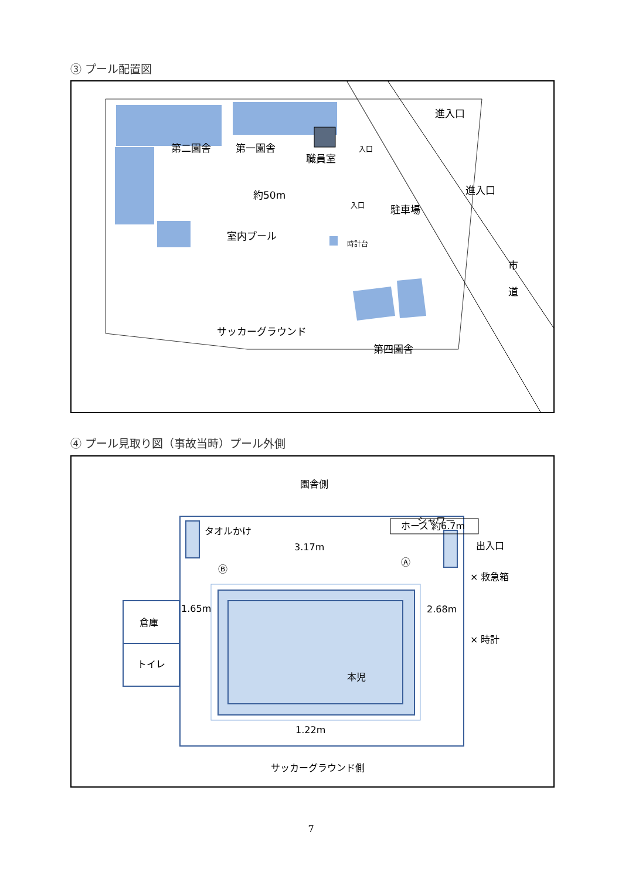③ プール配置図
第二園舎
第一園舎
職員室
約50m
室内プール
駐車場
サッカーグラウンド
第四園舎
進入口
進入口
市
道
入口
入口
時計台
④ プール見取り図（事故当時）プール外側
園舎側
サッカーグラウンド側
タオルかけ
ホース 約6.7m
シャワー
出入口
× 救急箱
× 時計
3.17m
1.65m
2.68m
1.22m
倉庫
トイレ
本児
Ⓑ
Ⓐ
7